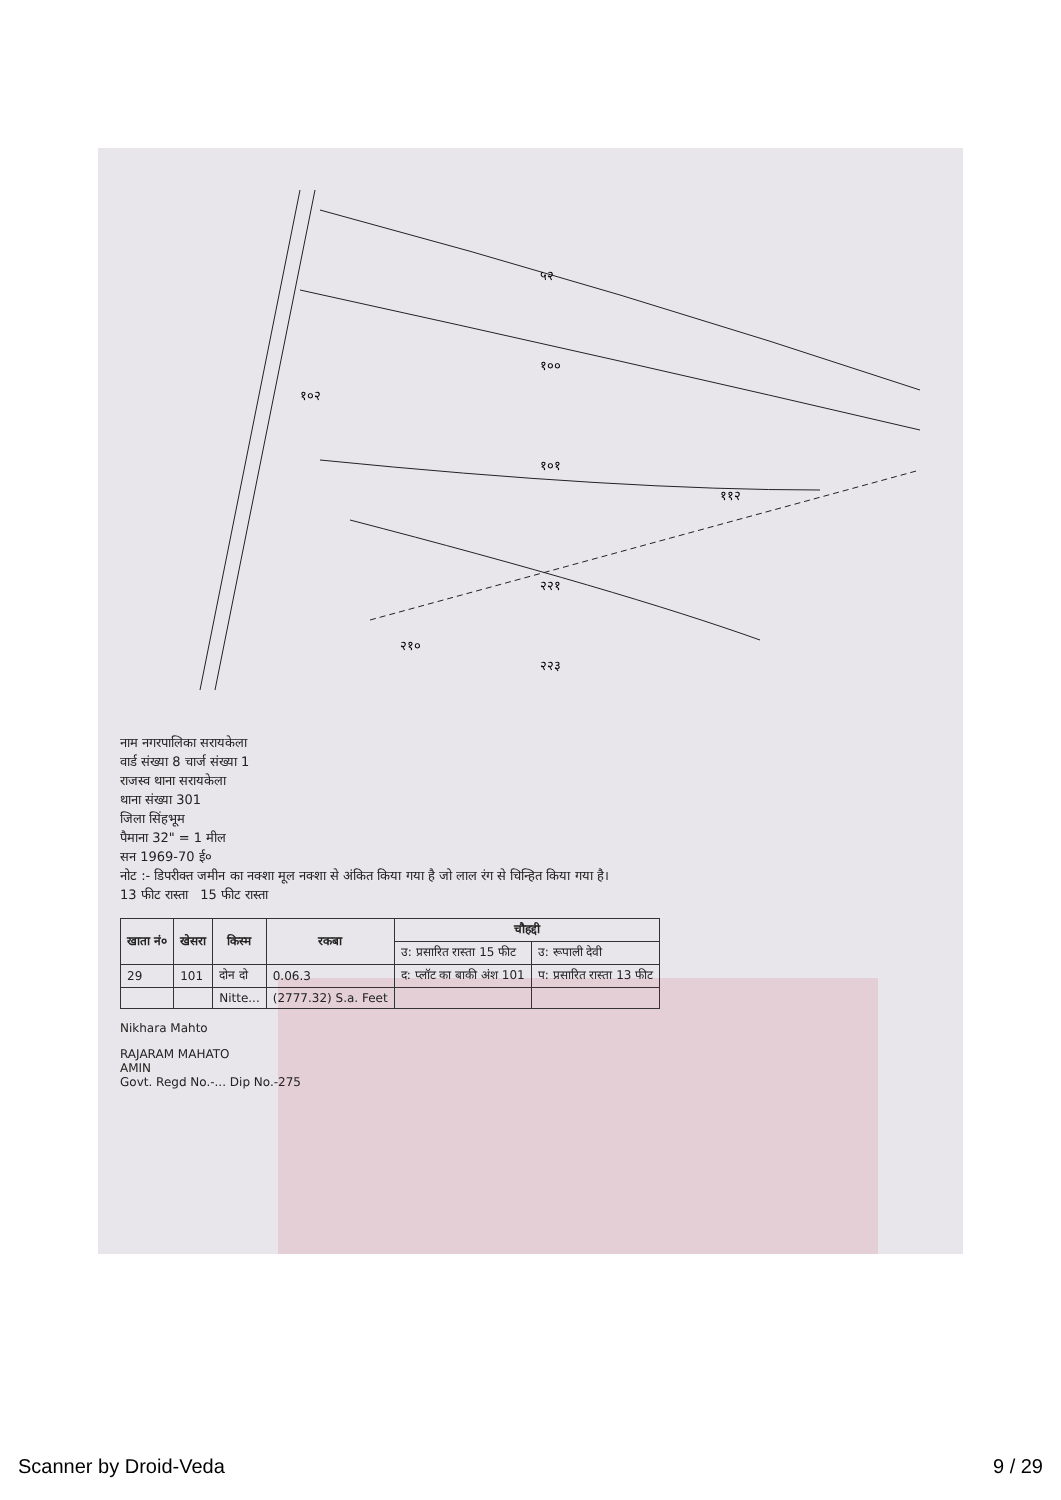५२
१००
१०२
१०१
११२
२२१
२२३
२१०
नाम नगरपालिका सरायकेला
वार्ड संख्या 8 चार्ज संख्या 1
राजस्व थाना सरायकेला
थाना संख्या 301
जिला सिंहभूम
पैमाना 32" = 1 मील
सन 1969-70 ई०
नोट :- डिपरीक्त जमीन का नक्शा मूल नक्शा से अंकित किया गया है जो लाल रंग से चिन्हित किया गया है।
13 फीट रास्ता 15 फीट रास्ता
| खाता नं० | खेसरा | किस्म | रकबा | चौहद्दी | |
| --- | --- | --- | --- | --- | --- |
| | | | | उ: प्रसारित रास्ता 15 फीट | उ: रूपाली देवी |
| 29 | 101 | दोन दो | 0.06.3 | द: प्लॉट का बाकी अंश 101 | प: प्रसारित रास्ता 13 फीट |
| | | Nitte... | (2777.32) S.a. Feet | | |
Nikhara Mahto
RAJARAM MAHATO
AMIN
Govt. Regd No.-... Dip No.-275
Scanner by Droid-Veda 9 / 29